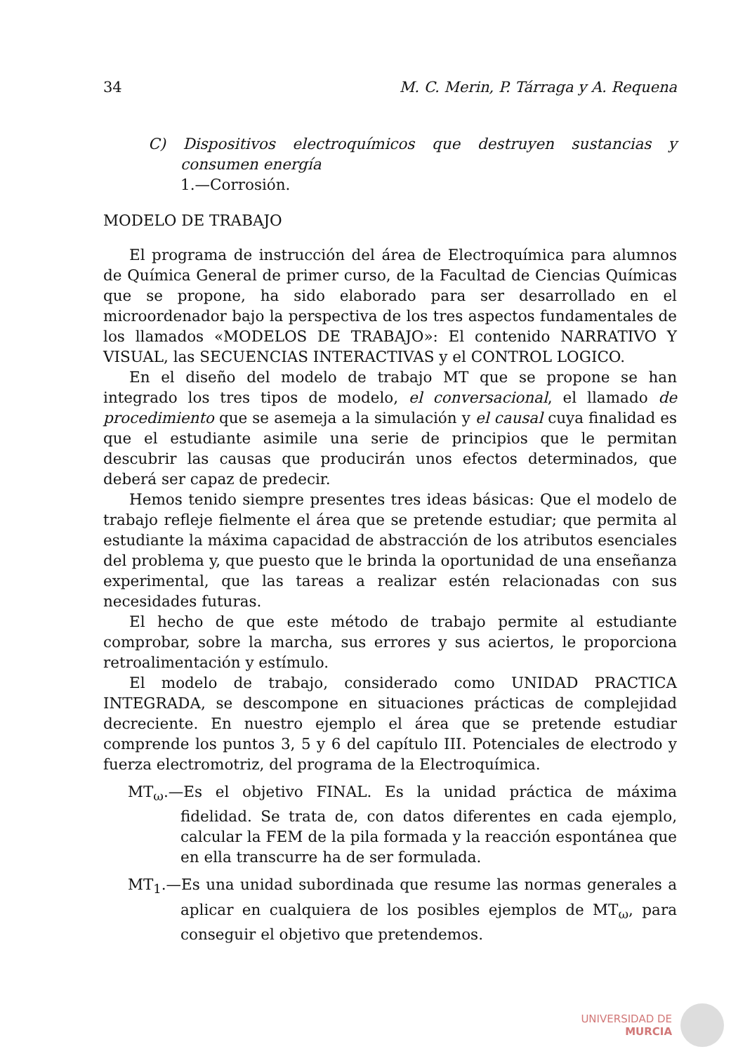34 M. C. Merin, P. Tárraga y A. Requena
C) Dispositivos electroquímicos que destruyen sustancias y consumen energía
1.—Corrosión.
MODELO DE TRABAJO
El programa de instrucción del área de Electroquímica para alumnos de Química General de primer curso, de la Facultad de Ciencias Químicas que se propone, ha sido elaborado para ser desarrollado en el microordenador bajo la perspectiva de los tres aspectos fundamentales de los llamados «MODELOS DE TRABAJO»: El contenido NARRATIVO Y VISUAL, las SECUENCIAS INTERACTIVAS y el CONTROL LOGICO.
En el diseño del modelo de trabajo MT que se propone se han integrado los tres tipos de modelo, el conversacional, el llamado de procedimiento que se asemeja a la simulación y el causal cuya finalidad es que el estudiante asimile una serie de principios que le permitan descubrir las causas que producirán unos efectos determinados, que deberá ser capaz de predecir.
Hemos tenido siempre presentes tres ideas básicas: Que el modelo de trabajo refleje fielmente el área que se pretende estudiar; que permita al estudiante la máxima capacidad de abstracción de los atributos esenciales del problema y, que puesto que le brinda la oportunidad de una enseñanza experimental, que las tareas a realizar estén relacionadas con sus necesidades futuras.
El hecho de que este método de trabajo permite al estudiante comprobar, sobre la marcha, sus errores y sus aciertos, le proporciona retroalimentación y estímulo.
El modelo de trabajo, considerado como UNIDAD PRACTICA INTEGRADA, se descompone en situaciones prácticas de complejidad decreciente. En nuestro ejemplo el área que se pretende estudiar comprende los puntos 3, 5 y 6 del capítulo III. Potenciales de electrodo y fuerza electromotriz, del programa de la Electroquímica.
MT<sub>ω</sub>.—Es el objetivo FINAL. Es la unidad práctica de máxima fidelidad. Se trata de, con datos diferentes en cada ejemplo, calcular la FEM de la pila formada y la reacción espontánea que en ella transcurre ha de ser formulada.
MT<sub>1</sub>.—Es una unidad subordinada que resume las normas generales a aplicar en cualquiera de los posibles ejemplos de MT<sub>ω</sub>, para conseguir el objetivo que pretendemos.
UNIVERSIDAD DE
MURCIA